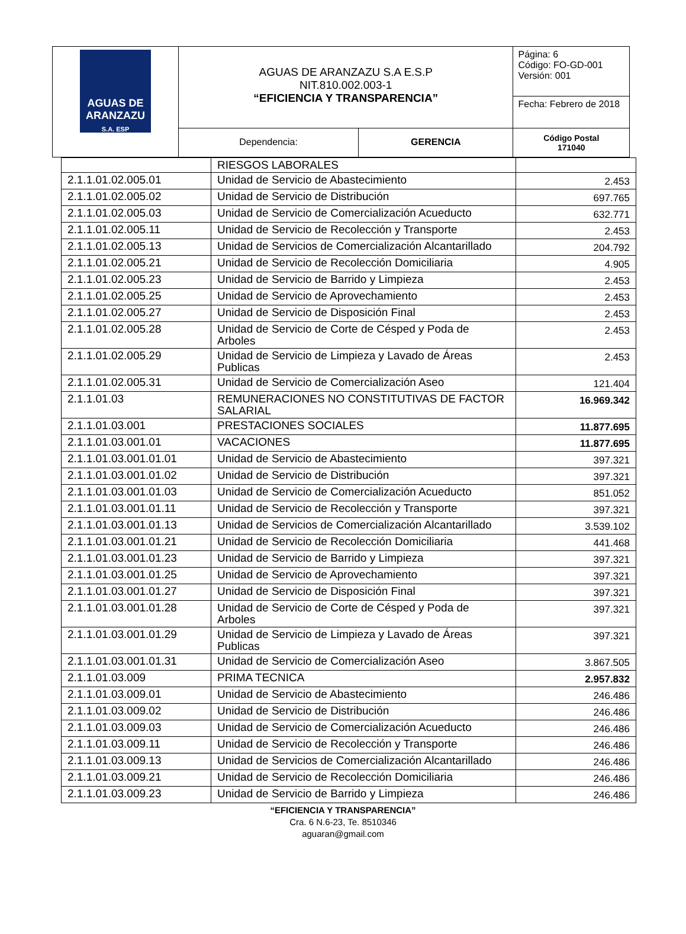| AGUAS DE ARANZAZU S.A. ESP | AGUAS DE ARANZAZU S.A E.S.P NIT.810.002.003-1 “EFICIENCIA Y TRANSPARENCIA” | | Página: 6 Código: FO-GD-001 Versión: 001 |
| | | | Fecha: Febrero de 2018 |
| | Dependencia: | GERENCIA | Código Postal 171040 |
| | RIESGOS LABORALES | |
| 2.1.1.01.02.005.01 | Unidad de Servicio de Abastecimiento | 2.453 |
| 2.1.1.01.02.005.02 | Unidad de Servicio de Distribución | 697.765 |
| 2.1.1.01.02.005.03 | Unidad de Servicio de Comercialización Acueducto | 632.771 |
| 2.1.1.01.02.005.11 | Unidad de Servicio de Recolección y Transporte | 2.453 |
| 2.1.1.01.02.005.13 | Unidad de Servicios de Comercialización Alcantarillado | 204.792 |
| 2.1.1.01.02.005.21 | Unidad de Servicio de Recolección Domiciliaria | 4.905 |
| 2.1.1.01.02.005.23 | Unidad de Servicio de Barrido y Limpieza | 2.453 |
| 2.1.1.01.02.005.25 | Unidad de Servicio de Aprovechamiento | 2.453 |
| 2.1.1.01.02.005.27 | Unidad de Servicio de Disposición Final | 2.453 |
| 2.1.1.01.02.005.28 | Unidad de Servicio de Corte de Césped y Poda de Arboles | 2.453 |
| 2.1.1.01.02.005.29 | Unidad de Servicio de Limpieza y Lavado de Áreas Publicas | 2.453 |
| 2.1.1.01.02.005.31 | Unidad de Servicio de Comercialización Aseo | 121.404 |
| 2.1.1.01.03 | REMUNERACIONES NO CONSTITUTIVAS DE FACTOR SALARIAL | 16.969.342 |
| 2.1.1.01.03.001 | PRESTACIONES SOCIALES | 11.877.695 |
| 2.1.1.01.03.001.01 | VACACIONES | 11.877.695 |
| 2.1.1.01.03.001.01.01 | Unidad de Servicio de Abastecimiento | 397.321 |
| 2.1.1.01.03.001.01.02 | Unidad de Servicio de Distribución | 397.321 |
| 2.1.1.01.03.001.01.03 | Unidad de Servicio de Comercialización Acueducto | 851.052 |
| 2.1.1.01.03.001.01.11 | Unidad de Servicio de Recolección y Transporte | 397.321 |
| 2.1.1.01.03.001.01.13 | Unidad de Servicios de Comercialización Alcantarillado | 3.539.102 |
| 2.1.1.01.03.001.01.21 | Unidad de Servicio de Recolección Domiciliaria | 441.468 |
| 2.1.1.01.03.001.01.23 | Unidad de Servicio de Barrido y Limpieza | 397.321 |
| 2.1.1.01.03.001.01.25 | Unidad de Servicio de Aprovechamiento | 397.321 |
| 2.1.1.01.03.001.01.27 | Unidad de Servicio de Disposición Final | 397.321 |
| 2.1.1.01.03.001.01.28 | Unidad de Servicio de Corte de Césped y Poda de Arboles | 397.321 |
| 2.1.1.01.03.001.01.29 | Unidad de Servicio de Limpieza y Lavado de Áreas Publicas | 397.321 |
| 2.1.1.01.03.001.01.31 | Unidad de Servicio de Comercialización Aseo | 3.867.505 |
| 2.1.1.01.03.009 | PRIMA TECNICA | 2.957.832 |
| 2.1.1.01.03.009.01 | Unidad de Servicio de Abastecimiento | 246.486 |
| 2.1.1.01.03.009.02 | Unidad de Servicio de Distribución | 246.486 |
| 2.1.1.01.03.009.03 | Unidad de Servicio de Comercialización Acueducto | 246.486 |
| 2.1.1.01.03.009.11 | Unidad de Servicio de Recolección y Transporte | 246.486 |
| 2.1.1.01.03.009.13 | Unidad de Servicios de Comercialización Alcantarillado | 246.486 |
| 2.1.1.01.03.009.21 | Unidad de Servicio de Recolección Domiciliaria | 246.486 |
| 2.1.1.01.03.009.23 | Unidad de Servicio de Barrido y Limpieza | 246.486 |
“EFICIENCIA Y TRANSPARENCIA”
Cra. 6 N.6-23, Te. 8510346
aguaran@gmail.com